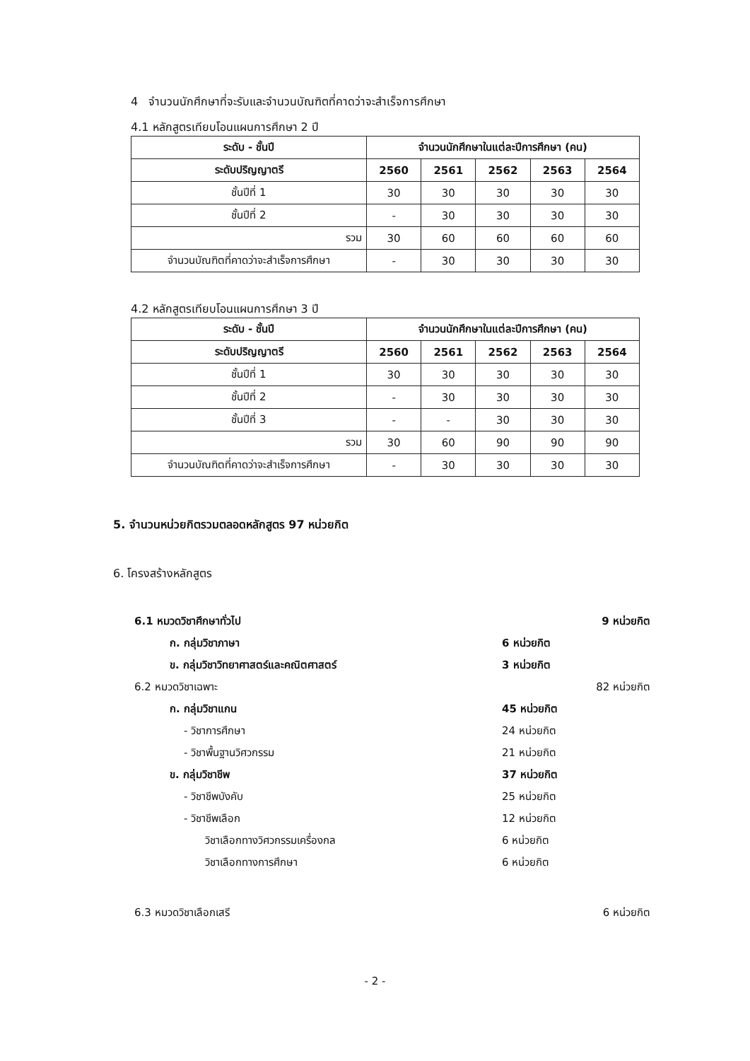4 จำนวนนักศึกษาที่จะรับและจำนวนบัณฑิตที่คาดว่าจะสำเร็จการศึกษา
4.1 หลักสูตรเทียบโอนแผนการศึกษา 2 ปี
| ระดับ - ชั้นปี | จำนวนนักศึกษาในแต่ละปีการศึกษา (คน) | | | | |
| --- | --- | --- | --- | --- | --- |
| ระดับปริญญาตรี | 2560 | 2561 | 2562 | 2563 | 2564 |
| ชั้นปีที่ 1 | 30 | 30 | 30 | 30 | 30 |
| ชั้นปีที่ 2 | - | 30 | 30 | 30 | 30 |
| รวม | 30 | 60 | 60 | 60 | 60 |
| จำนวนบัณฑิตที่คาดว่าจะสำเร็จการศึกษา | - | 30 | 30 | 30 | 30 |
4.2 หลักสูตรเทียบโอนแผนการศึกษา 3 ปี
| ระดับ - ชั้นปี | จำนวนนักศึกษาในแต่ละปีการศึกษา (คน) | | | | |
| --- | --- | --- | --- | --- | --- |
| ระดับปริญญาตรี | 2560 | 2561 | 2562 | 2563 | 2564 |
| ชั้นปีที่ 1 | 30 | 30 | 30 | 30 | 30 |
| ชั้นปีที่ 2 | - | 30 | 30 | 30 | 30 |
| ชั้นปีที่ 3 | - | - | 30 | 30 | 30 |
| รวม | 30 | 60 | 90 | 90 | 90 |
| จำนวนบัณฑิตที่คาดว่าจะสำเร็จการศึกษา | - | 30 | 30 | 30 | 30 |
5. จำนวนหน่วยกิตรวมตลอดหลักสูตร 97 หน่วยกิต
6. โครงสร้างหลักสูตร
6.1 หมวดวิชาศึกษาทั่วไป 9 หน่วยกิต
ก. กลุ่มวิชาภาษา 6 หน่วยกิต
ข. กลุ่มวิชาวิทยาศาสตร์และคณิตศาสตร์ 3 หน่วยกิต
6.2 หมวดวิชาเฉพาะ 82 หน่วยกิต
ก. กลุ่มวิชาแกน 45 หน่วยกิต
- วิชาการศึกษา 24 หน่วยกิต
- วิชาพื้นฐานวิศวกรรม 21 หน่วยกิต
ข. กลุ่มวิชาชีพ 37 หน่วยกิต
- วิชาชีพบังคับ 25 หน่วยกิต
- วิชาชีพเลือก 12 หน่วยกิต
วิชาเลือกทางวิศวกรรมเครื่องกล 6 หน่วยกิต
วิชาเลือกทางการศึกษา 6 หน่วยกิต
6.3 หมวดวิชาเลือกเสรี 6 หน่วยกิต
- 2 -